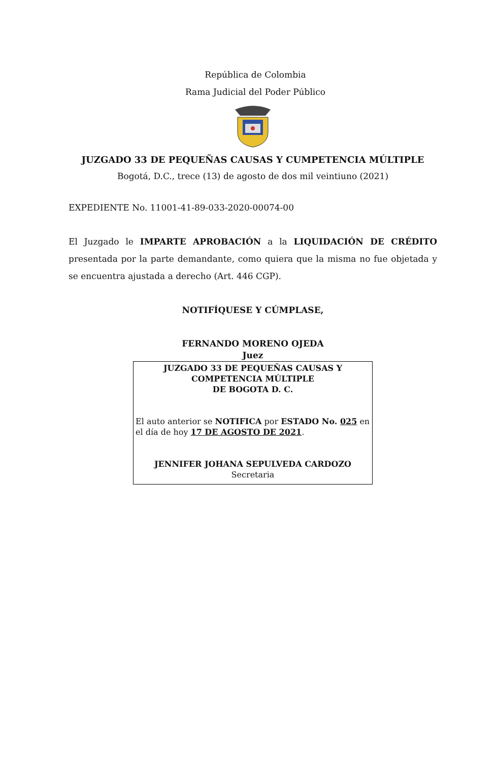República de Colombia
Rama Judicial del Poder Público
JUZGADO 33 DE PEQUEÑAS CAUSAS Y CUMPETENCIA MÚLTIPLE
Bogotá, D.C., trece (13) de agosto de dos mil veintiuno (2021)
EXPEDIENTE No. 11001-41-89-033-2020-00074-00
El Juzgado le IMPARTE APROBACIÓN a la LIQUIDACIÓN DE CRÉDITO presentada por la parte demandante, como quiera que la misma no fue objetada y se encuentra ajustada a derecho (Art. 446 CGP).
NOTIFÍQUESE Y CÚMPLASE,
FERNANDO MORENO OJEDA
Juez
JUZGADO 33 DE PEQUEÑAS CAUSAS Y
COMPETENCIA MÚLTIPLE
DE BOGOTA D. C.
El auto anterior se NOTIFICA por ESTADO No. 025 en el día de hoy 17 DE AGOSTO DE 2021.
JENNIFER JOHANA SEPULVEDA CARDOZO
Secretaria